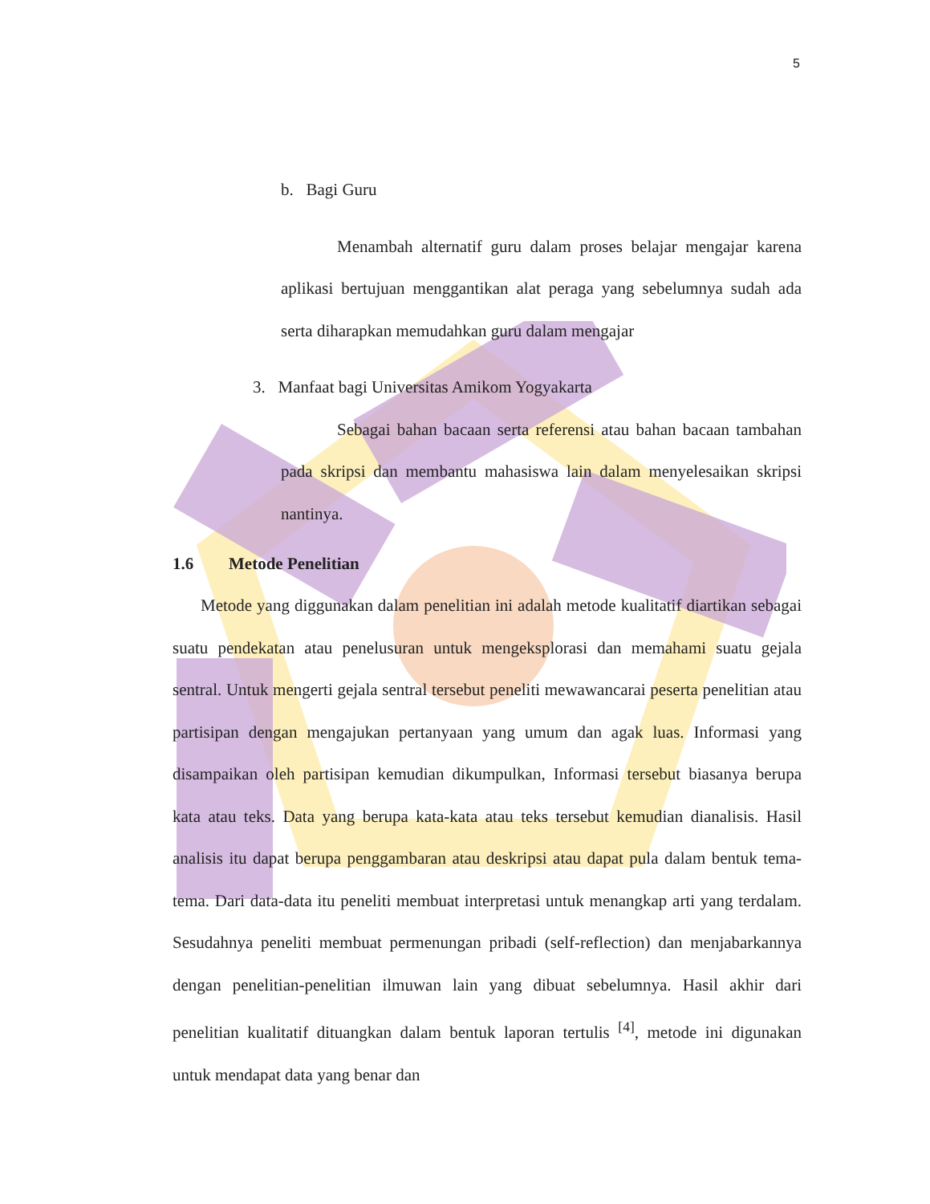5
b. Bagi Guru
Menambah alternatif guru dalam proses belajar mengajar karena aplikasi bertujuan menggantikan alat peraga yang sebelumnya sudah ada serta diharapkan memudahkan guru dalam mengajar
3. Manfaat bagi Universitas Amikom Yogyakarta
Sebagai bahan bacaan serta referensi atau bahan bacaan tambahan pada skripsi dan membantu mahasiswa lain dalam menyelesaikan skripsi nantinya.
1.6 Metode Penelitian
Metode yang diggunakan dalam penelitian ini adalah metode kualitatif diartikan sebagai suatu pendekatan atau penelusuran untuk mengeksplorasi dan memahami suatu gejala sentral. Untuk mengerti gejala sentral tersebut peneliti mewawancarai peserta penelitian atau partisipan dengan mengajukan pertanyaan yang umum dan agak luas. Informasi yang disampaikan oleh partisipan kemudian dikumpulkan, Informasi tersebut biasanya berupa kata atau teks. Data yang berupa kata-kata atau teks tersebut kemudian dianalisis. Hasil analisis itu dapat berupa penggambaran atau deskripsi atau dapat pula dalam bentuk tema-tema. Dari data-data itu peneliti membuat interpretasi untuk menangkap arti yang terdalam. Sesudahnya peneliti membuat permenungan pribadi (self-reflection) dan menjabarkannya dengan penelitian-penelitian ilmuwan lain yang dibuat sebelumnya. Hasil akhir dari penelitian kualitatif dituangkan dalam bentuk laporan tertulis <sup>[4]</sup>, metode ini digunakan untuk mendapat data yang benar dan